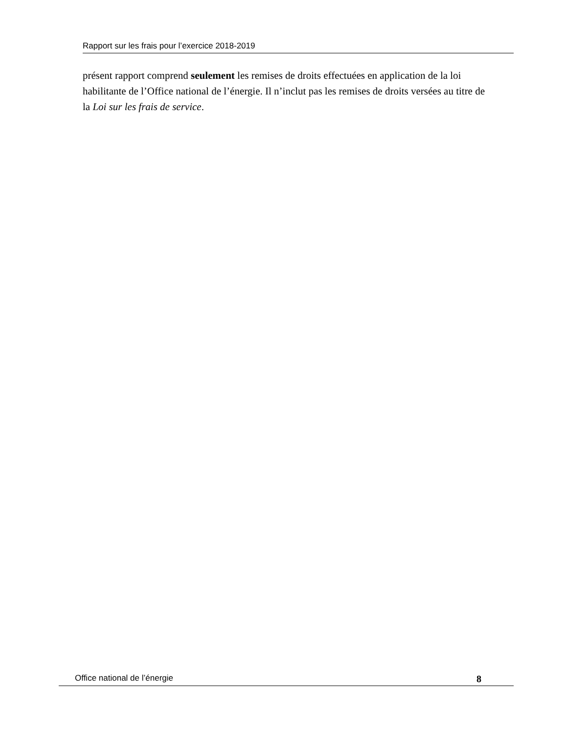Rapport sur les frais pour l’exercice 2018-2019
présent rapport comprend seulement les remises de droits effectuées en application de la loi habilitante de l’Office national de l’énergie. Il n’inclut pas les remises de droits versées au titre de la Loi sur les frais de service.
Office national de l’énergie 8